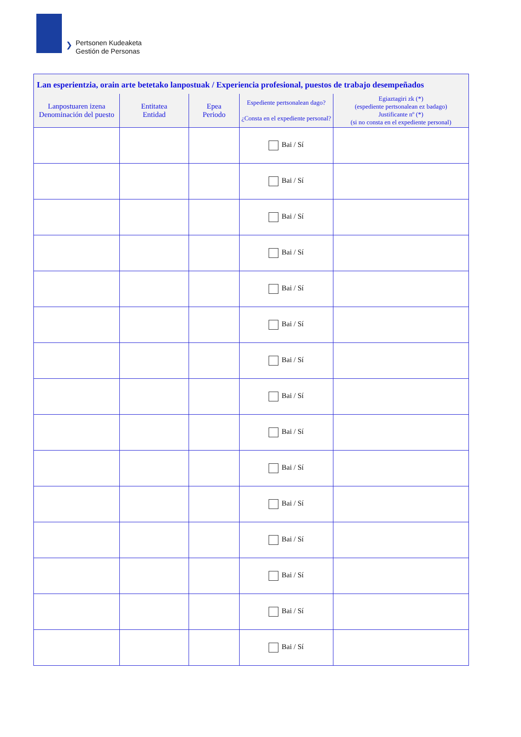❯
Pertsonen Kudeaketa
Gestión de Personas
| Lan esperientzia, orain arte betetako lanpostuak / Experiencia profesional, puestos de trabajo desempeñados | | | | |
| --- | --- | --- | --- | --- |
| Lanpostuaren izena Denominación del puesto | Entitatea Entidad | Epea Periodo | Espediente pertsonalean dago? ¿Consta en el expediente personal? | Egiaztagiri zk (*) (espediente pertsonalean ez badago) Justificante nº (*) (si no consta en el expediente personal) |
| | | | Bai / Sí | |
| | | | Bai / Sí | |
| | | | Bai / Sí | |
| | | | Bai / Sí | |
| | | | Bai / Sí | |
| | | | Bai / Sí | |
| | | | Bai / Sí | |
| | | | Bai / Sí | |
| | | | Bai / Sí | |
| | | | Bai / Sí | |
| | | | Bai / Sí | |
| | | | Bai / Sí | |
| | | | Bai / Sí | |
| | | | Bai / Sí | |
| | | | Bai / Sí | |